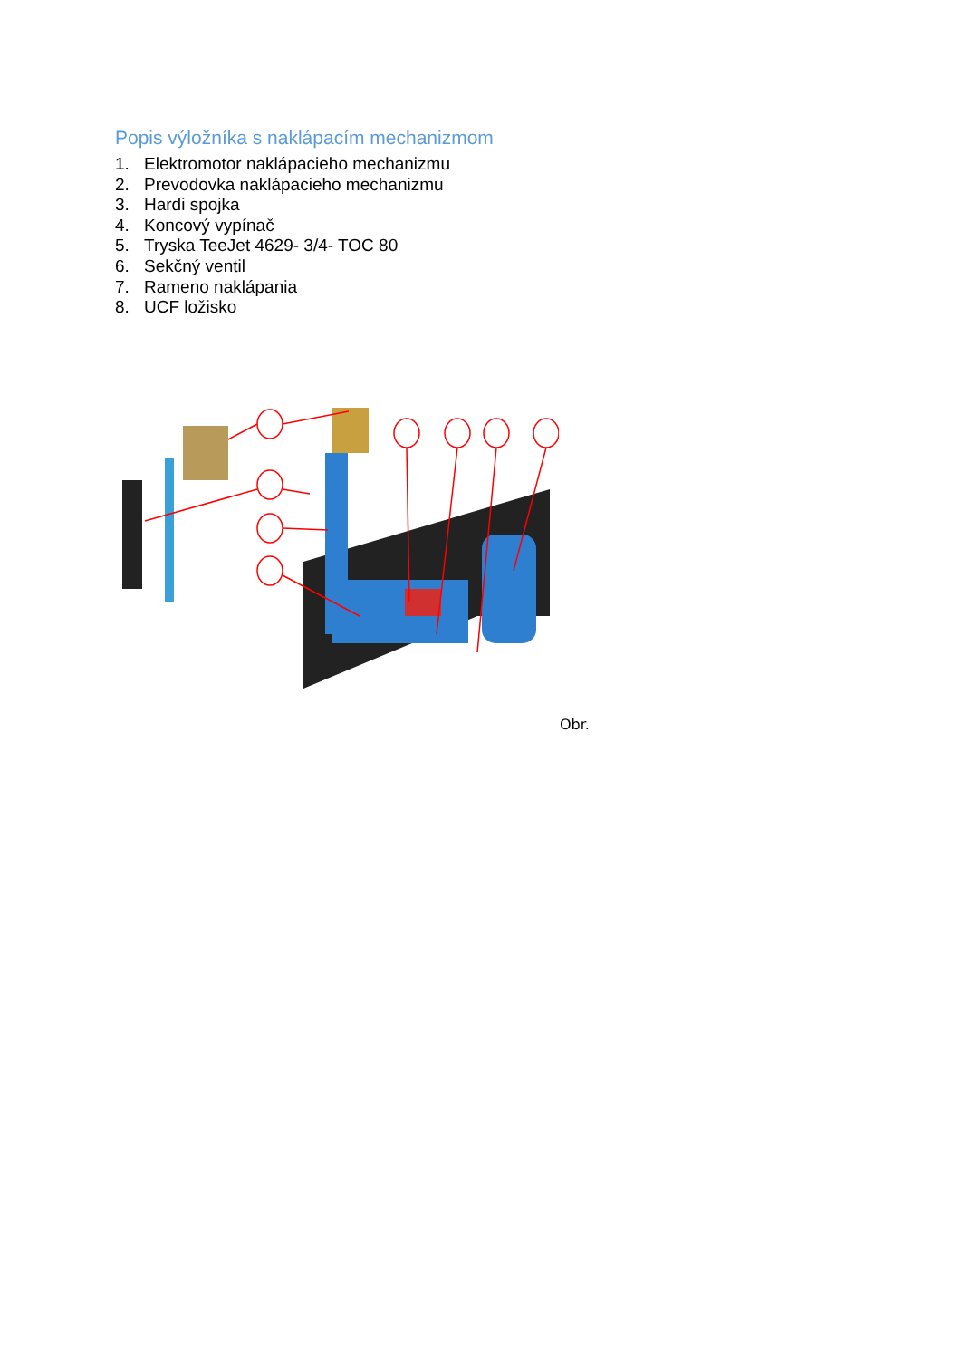Popis výložníka s naklápacím mechanizmom
1. Elektromotor naklápacieho mechanizmu
2. Prevodovka naklápacieho mechanizmu
3. Hardi spojka
4. Koncový vypínač
5. Tryska TeeJet 4629- 3/4- TOC 80
6. Sekčný ventil
7. Rameno naklápania
8. UCF ložisko
Obr.